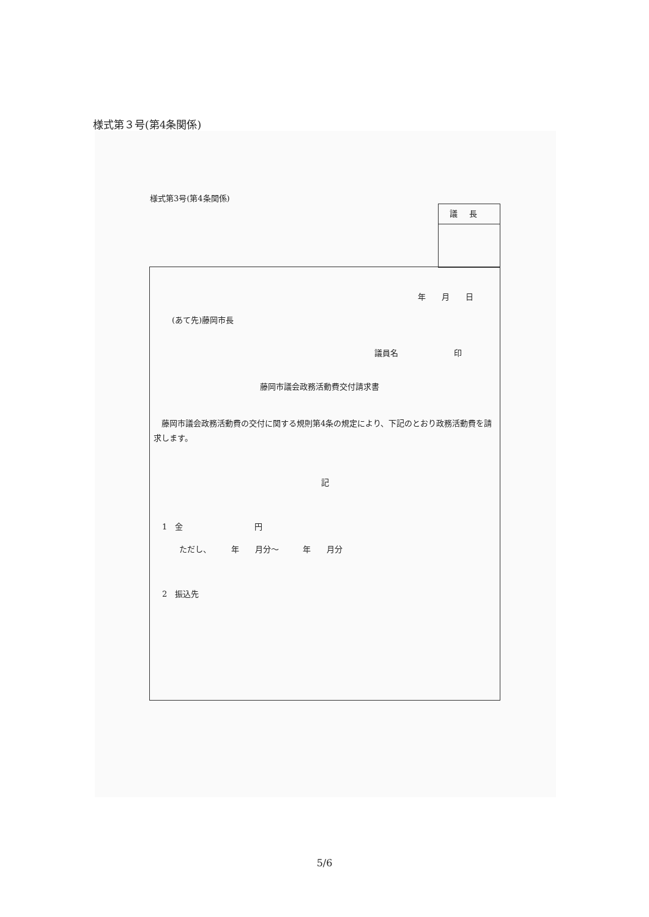様式第３号(第4条関係)
様式第3号(第4条関係)
議長
年　　月　　日
(あて先)藤岡市長
議員名　　　　　　　印
藤岡市議会政務活動費交付請求書
　藤岡市議会政務活動費の交付に関する規則第4条の規定により、下記のとおり政務活動費を請求します。
記
1　金　　　　　　　　　円
ただし、　　　年　　月分～　　　年　　月分
2　振込先
5/6